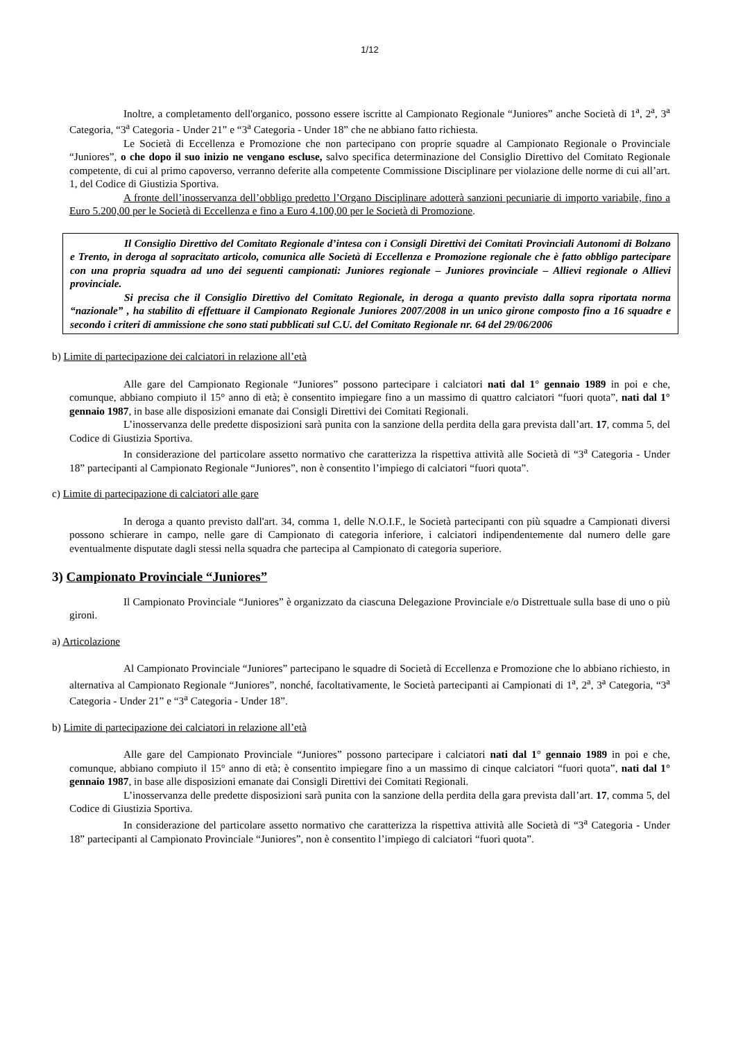1/12
Inoltre, a completamento dell'organico, possono essere iscritte al Campionato Regionale “Juniores” anche Società di 1<sup>a</sup>, 2<sup>a</sup>, 3<sup>a</sup> Categoria, “3<sup>a</sup> Categoria - Under 21” e “3<sup>a</sup> Categoria - Under 18” che ne abbiano fatto richiesta.
Le Società di Eccellenza e Promozione che non partecipano con proprie squadre al Campionato Regionale o Provinciale “Juniores”, o che dopo il suo inizio ne vengano escluse, salvo specifica determinazione del Consiglio Direttivo del Comitato Regionale competente, di cui al primo capoverso, verranno deferite alla competente Commissione Disciplinare per violazione delle norme di cui all’art. 1, del Codice di Giustizia Sportiva.
A fronte dell’inosservanza dell’obbligo predetto l’Organo Disciplinare adotterà sanzioni pecuniarie di importo variabile, fino a Euro 5.200,00 per le Società di Eccellenza e fino a Euro 4.100,00 per le Società di Promozione.
Il Consiglio Direttivo del Comitato Regionale d’intesa con i Consigli Direttivi dei Comitati Provinciali Autonomi di Bolzano e Trento, in deroga al sopracitato articolo, comunica alle Società di Eccellenza e Promozione regionale che è fatto obbligo partecipare con una propria squadra ad uno dei seguenti campionati: Juniores regionale – Juniores provinciale – Allievi regionale o Allievi provinciale.
Si precisa che il Consiglio Direttivo del Comitato Regionale, in deroga a quanto previsto dalla sopra riportata norma “nazionale” , ha stabilito di effettuare il Campionato Regionale Juniores 2007/2008 in un unico girone composto fino a 16 squadre e secondo i criteri di ammissione che sono stati pubblicati sul C.U. del Comitato Regionale nr. 64 del 29/06/2006
b) Limite di partecipazione dei calciatori in relazione all’età
Alle gare del Campionato Regionale “Juniores” possono partecipare i calciatori nati dal 1° gennaio 1989 in poi e che, comunque, abbiano compiuto il 15° anno di età; è consentito impiegare fino a un massimo di quattro calciatori “fuori quota”, nati dal 1° gennaio 1987, in base alle disposizioni emanate dai Consigli Direttivi dei Comitati Regionali.
L’inosservanza delle predette disposizioni sarà punita con la sanzione della perdita della gara prevista dall’art. 17, comma 5, del Codice di Giustizia Sportiva.
In considerazione del particolare assetto normativo che caratterizza la rispettiva attività alle Società di “3<sup>a</sup> Categoria - Under 18” partecipanti al Campionato Regionale “Juniores”, non è consentito l’impiego di calciatori “fuori quota”.
c) Limite di partecipazione di calciatori alle gare
In deroga a quanto previsto dall'art. 34, comma 1, delle N.O.I.F., le Società partecipanti con più squadre a Campionati diversi possono schierare in campo, nelle gare di Campionato di categoria inferiore, i calciatori indipendentemente dal numero delle gare eventualmente disputate dagli stessi nella squadra che partecipa al Campionato di categoria superiore.
3) Campionato Provinciale “Juniores”
Il Campionato Provinciale “Juniores” è organizzato da ciascuna Delegazione Provinciale e/o Distrettuale sulla base di uno o più gironi.
a) Articolazione
Al Campionato Provinciale “Juniores” partecipano le squadre di Società di Eccellenza e Promozione che lo abbiano richiesto, in alternativa al Campionato Regionale “Juniores”, nonché, facoltativamente, le Società partecipanti ai Campionati di 1<sup>a</sup>, 2<sup>a</sup>, 3<sup>a</sup> Categoria, “3<sup>a</sup> Categoria - Under 21” e “3<sup>a</sup> Categoria - Under 18”.
b) Limite di partecipazione dei calciatori in relazione all’età
Alle gare del Campionato Provinciale “Juniores” possono partecipare i calciatori nati dal 1° gennaio 1989 in poi e che, comunque, abbiano compiuto il 15° anno di età; è consentito impiegare fino a un massimo di cinque calciatori “fuori quota”, nati dal 1° gennaio 1987, in base alle disposizioni emanate dai Consigli Direttivi dei Comitati Regionali.
L’inosservanza delle predette disposizioni sarà punita con la sanzione della perdita della gara prevista dall’art. 17, comma 5, del Codice di Giustizia Sportiva.
In considerazione del particolare assetto normativo che caratterizza la rispettiva attività alle Società di “3<sup>a</sup> Categoria - Under 18” partecipanti al Campionato Provinciale “Juniores”, non è consentito l’impiego di calciatori “fuori quota”.